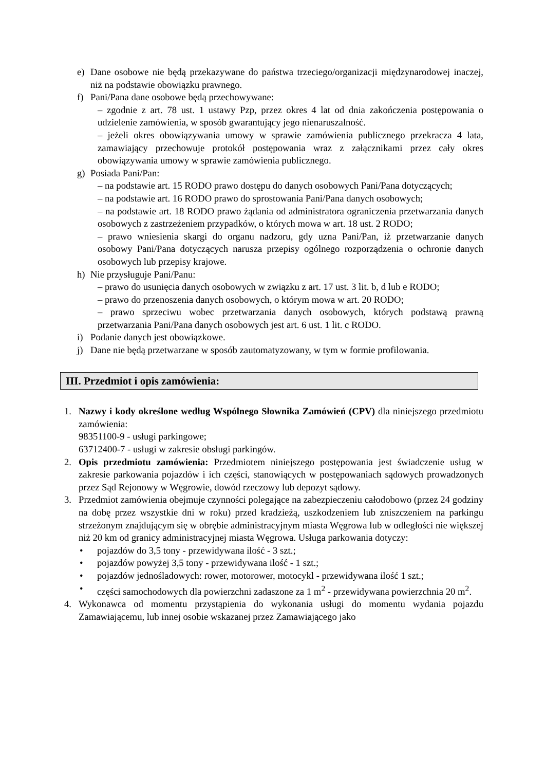e) Dane osobowe nie będą przekazywane do państwa trzeciego/organizacji międzynarodowej inaczej, niż na podstawie obowiązku prawnego.
f) Pani/Pana dane osobowe będą przechowywane:
– zgodnie z art. 78 ust. 1 ustawy Pzp, przez okres 4 lat od dnia zakończenia postępowania o udzielenie zamówienia, w sposób gwarantujący jego nienaruszalność.
– jeżeli okres obowiązywania umowy w sprawie zamówienia publicznego przekracza 4 lata, zamawiający przechowuje protokół postępowania wraz z załącznikami przez cały okres obowiązywania umowy w sprawie zamówienia publicznego.
g) Posiada Pani/Pan:
– na podstawie art. 15 RODO prawo dostępu do danych osobowych Pani/Pana dotyczących;
– na podstawie art. 16 RODO prawo do sprostowania Pani/Pana danych osobowych;
– na podstawie art. 18 RODO prawo żądania od administratora ograniczenia przetwarzania danych osobowych z zastrzeżeniem przypadków, o których mowa w art. 18 ust. 2 RODO;
– prawo wniesienia skargi do organu nadzoru, gdy uzna Pani/Pan, iż przetwarzanie danych osobowy Pani/Pana dotyczących narusza przepisy ogólnego rozporządzenia o ochronie danych osobowych lub przepisy krajowe.
h) Nie przysługuje Pani/Panu:
– prawo do usunięcia danych osobowych w związku z art. 17 ust. 3 lit. b, d lub e RODO;
– prawo do przenoszenia danych osobowych, o którym mowa w art. 20 RODO;
– prawo sprzeciwu wobec przetwarzania danych osobowych, których podstawą prawną przetwarzania Pani/Pana danych osobowych jest art. 6 ust. 1 lit. c RODO.
i) Podanie danych jest obowiązkowe.
j) Dane nie będą przetwarzane w sposób zautomatyzowany, w tym w formie profilowania.
III. Przedmiot i opis zamówienia:
1. Nazwy i kody określone według Wspólnego Słownika Zamówień (CPV) dla niniejszego przedmiotu zamówienia:
98351100-9 - usługi parkingowe;
63712400-7 - usługi w zakresie obsługi parkingów.
2. Opis przedmiotu zamówienia: Przedmiotem niniejszego postępowania jest świadczenie usług w zakresie parkowania pojazdów i ich części, stanowiących w postępowaniach sądowych prowadzonych przez Sąd Rejonowy w Węgrowie, dowód rzeczowy lub depozyt sądowy.
3. Przedmiot zamówienia obejmuje czynności polegające na zabezpieczeniu całodobowo (przez 24 godziny na dobę przez wszystkie dni w roku) przed kradzieżą, uszkodzeniem lub zniszczeniem na parkingu strzeżonym znajdującym się w obrębie administracyjnym miasta Węgrowa lub w odległości nie większej niż 20 km od granicy administracyjnej miasta Węgrowa. Usługa parkowania dotyczy:
• pojazdów do 3,5 tony - przewidywana ilość - 3 szt.;
• pojazdów powyżej 3,5 tony - przewidywana ilość - 1 szt.;
• pojazdów jednośladowych: rower, motorower, motocykl - przewidywana ilość 1 szt.;
• części samochodowych dla powierzchni zadaszone za 1 m<sup>2</sup> - przewidywana powierzchnia 20 m<sup>2</sup>.
4. Wykonawca od momentu przystąpienia do wykonania usługi do momentu wydania pojazdu Zamawiającemu, lub innej osobie wskazanej przez Zamawiającego jako